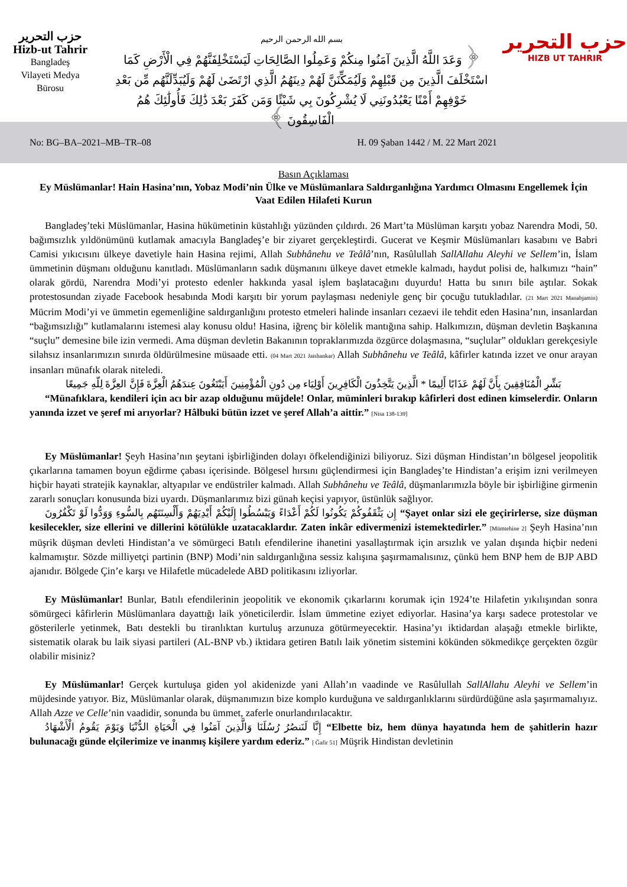حزب التحرير
Hizb-ut Tahrir
Bangladeş
Vilayeti Medya
Bürosu
بسم الله الرحمن الرحيم
﴿ وَعَدَ اللَّهُ الَّذِينَ آمَنُوا مِنكُمْ وَعَمِلُوا الصَّالِحَاتِ لَيَسْتَخْلِفَنَّهُمْ فِي الْأَرْضِ كَمَا اسْتَخْلَفَ الَّذِينَ مِن قَبْلِهِمْ وَلَيُمَكِّنَنَّ لَهُمْ دِينَهُمُ الَّذِي ارْتَضَىٰ لَهُمْ وَلَيُبَدِّلَنَّهُم مِّن بَعْدِ خَوْفِهِمْ أَمْنًا يَعْبُدُونَنِي لَا يُشْرِكُونَ بِي شَيْئًا وَمَن كَفَرَ بَعْدَ ذَٰلِكَ فَأُولَٰئِكَ هُمُ الْفَاسِقُونَ ﴾
حزب التحرير
HIZB UT TAHRIR
No: BG–BA–2021–MB–TR–08 H. 09 Şaban 1442 / M. 22 Mart 2021
Basın Açıklaması
Ey Müslümanlar! Hain Hasina’nın, Yobaz Modi’nin Ülke ve Müslümanlara Saldırganlığına Yardımcı Olmasını Engellemek İçin Vaat Edilen Hilafeti Kurun
Bangladeş’teki Müslümanlar, Hasina hükümetinin küstahlığı yüzünden çıldırdı. 26 Mart’ta Müslüman karşıtı yobaz Narendra Modi, 50. bağımsızlık yıldönümünü kutlamak amacıyla Bangladeş’e bir ziyaret gerçekleştirdi. Gucerat ve Keşmir Müslümanları kasabını ve Babri Camisi yıkıcısını ülkeye davetiyle hain Hasina rejimi, Allah Subhânehu ve Teâlâ’nın, Rasûlullah SallAllahu Aleyhi ve Sellem’in, İslam ümmetinin düşmanı olduğunu kanıtladı. Müslümanların sadık düşmanını ülkeye davet etmekle kalmadı, haydut polisi de, halkımızı “hain” olarak gördü, Narendra Modi’yi protesto edenler hakkında yasal işlem başlatacağını duyurdu! Hatta bu sınırı bile aştılar. Sokak protestosundan ziyade Facebook hesabında Modi karşıtı bir yorum paylaşması nedeniyle genç bir çocuğu tutukladılar. (21 Mart 2021 Manabjamin) Mücrim Modi’yi ve ümmetin egemenliğine saldırganlığını protesto etmeleri halinde insanları cezaevi ile tehdit eden Hasina’nın, insanlardan “bağımsızlığı” kutlamalarını istemesi alay konusu oldu! Hasina, iğrenç bir kölelik mantığına sahip. Halkımızın, düşman devletin Başkanına “suçlu” demesine bile izin vermedi. Ama düşman devletin Bakanının topraklarımızda özgürce dolaşmasına, “suçlular” oldukları gerekçesiyle silahsız insanlarımızın sınırda öldürülmesine müsaade etti. (04 Mart 2021 Jaishankar) Allah Subhânehu ve Teâlâ, kâfirler katında izzet ve onur arayan insanları münafık olarak niteledi.
بَشِّرِ الْمُنَافِقِينَ بِأَنَّ لَهُمْ عَذَابًا أَلِيمًا * الَّذِينَ يَتَّخِذُونَ الْكَافِرِينَ أَوْلِيَاء مِن دُونِ الْمُؤْمِنِينَ أَيَبْتَغُونَ عِندَهُمُ الْعِزَّةَ فَإِنَّ العِزَّةَ لِلّهِ جَمِيعًا
“Münafıklara, kendileri için acı bir azap olduğunu müjdele! Onlar, müminleri bırakıp kâfirleri dost edinen kimselerdir. Onların yanında izzet ve şeref mi arıyorlar? Hâlbuki bütün izzet ve şeref Allah’a aittir.” [Nisa 138-139]
Ey Müslümanlar! Şeyh Hasina’nın şeytani işbirliğinden dolayı öfkelendiğinizi biliyoruz. Sizi düşman Hindistan’ın bölgesel jeopolitik çıkarlarına tamamen boyun eğdirme çabası içerisinde. Bölgesel hırsını güçlendirmesi için Bangladeş’te Hindistan’a erişim izni verilmeyen hiçbir hayati stratejik kaynaklar, altyapılar ve endüstriler kalmadı. Allah Subhânehu ve Teâlâ, düşmanlarımızla böyle bir işbirliğine girmenin zararlı sonuçları konusunda bizi uyardı. Düşmanlarımız bizi günah keçisi yapıyor, üstünlük sağlıyor.
إِن يَثْقَفُوكُمْ يَكُونُوا لَكُمْ أَعْدَاءً وَيَبْسُطُوا إِلَيْكُمْ أَيْدِيَهُمْ وَأَلْسِنَتَهُم بِالسُّوءِ وَوَدُّوا لَوْ تَكْفُرُونَ “Şayet onlar sizi ele geçirirlerse, size düşman kesilecekler, size ellerini ve dillerini kötülükle uzatacaklardır. Zaten inkâr edivermenizi istemektedirler.” [Mümtehine 2] Şeyh Hasina’nın müşrik düşman devleti Hindistan’a ve sömürgeci Batılı efendilerine ihanetini yasallaştırmak için arsızlık ve yalan dışında hiçbir nedeni kalmamıştır. Sözde milliyetçi partinin (BNP) Modi’nin saldırganlığına sessiz kalışına şaşırmamalısınız, çünkü hem BNP hem de BJP ABD ajanıdır. Bölgede Çin’e karşı ve Hilafetle mücadelede ABD politikasını izliyorlar.
Ey Müslümanlar! Bunlar, Batılı efendilerinin jeopolitik ve ekonomik çıkarlarını korumak için 1924’te Hilafetin yıkılışından sonra sömürgeci kâfirlerin Müslümanlara dayattığı laik yöneticilerdir. İslam ümmetine eziyet ediyorlar. Hasina’ya karşı sadece protestolar ve gösterilerle yetinmek, Batı destekli bu tiranlıktan kurtuluş arzunuza götürmeyecektir. Hasina’yı iktidardan alaşağı etmekle birlikte, sistematik olarak bu laik siyasi partileri (AL-BNP vb.) iktidara getiren Batılı laik yönetim sistemini kökünden sökmedikçe gerçekten özgür olabilir misiniz?
Ey Müslümanlar! Gerçek kurtuluşa giden yol akidenizde yani Allah’ın vaadinde ve Rasûlullah SallAllahu Aleyhi ve Sellem’in müjdesinde yatıyor. Biz, Müslümanlar olarak, düşmanımızın bize komplo kurduğuna ve saldırganlıklarını sürdürdüğüne asla şaşırmamalıyız. Allah Azze ve Celle’nin vaadidir, sonunda bu ümmet, zaferle onurlandırılacaktır.
إِنَّا لَنَنصُرُ رُسُلَنَا وَالَّذِينَ آمَنُوا فِي الْحَيَاةِ الدُّنْيَا وَيَوْمَ يَقُومُ الْأَشْهَادُ “Elbette biz, hem dünya hayatında hem de şahitlerin hazır bulunacağı günde elçilerimize ve inanmış kişilere yardım ederiz.” [ Ğafir 51] Müşrik Hindistan devletinin